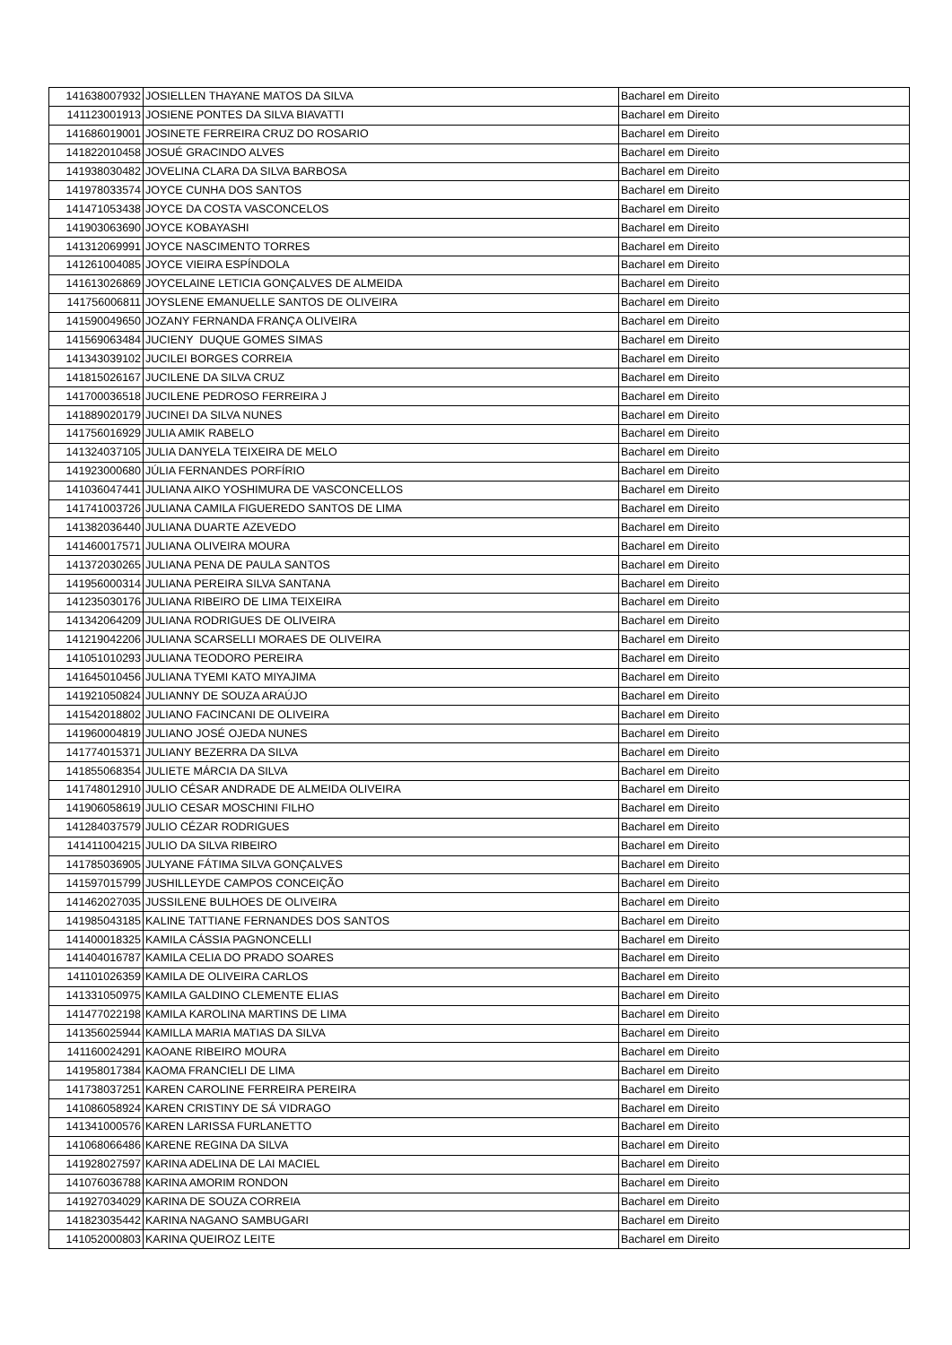| 141638007932 | JOSIELLEN THAYANE MATOS DA SILVA | Bacharel em Direito |
| 141123001913 | JOSIENE PONTES DA SILVA BIAVATTI | Bacharel em Direito |
| 141686019001 | JOSINETE FERREIRA CRUZ DO ROSARIO | Bacharel em Direito |
| 141822010458 | JOSUÉ GRACINDO ALVES | Bacharel em Direito |
| 141938030482 | JOVELINA CLARA DA SILVA BARBOSA | Bacharel em Direito |
| 141978033574 | JOYCE CUNHA DOS SANTOS | Bacharel em Direito |
| 141471053438 | JOYCE DA COSTA VASCONCELOS | Bacharel em Direito |
| 141903063690 | JOYCE KOBAYASHI | Bacharel em Direito |
| 141312069991 | JOYCE NASCIMENTO TORRES | Bacharel em Direito |
| 141261004085 | JOYCE VIEIRA ESPÍNDOLA | Bacharel em Direito |
| 141613026869 | JOYCELAINE LETICIA GONÇALVES DE ALMEIDA | Bacharel em Direito |
| 141756006811 | JOYSLENE EMANUELLE SANTOS DE OLIVEIRA | Bacharel em Direito |
| 141590049650 | JOZANY FERNANDA FRANÇA OLIVEIRA | Bacharel em Direito |
| 141569063484 | JUCIENY DUQUE GOMES SIMAS | Bacharel em Direito |
| 141343039102 | JUCILEI BORGES CORREIA | Bacharel em Direito |
| 141815026167 | JUCILENE DA SILVA CRUZ | Bacharel em Direito |
| 141700036518 | JUCILENE PEDROSO FERREIRA J | Bacharel em Direito |
| 141889020179 | JUCINEI DA SILVA NUNES | Bacharel em Direito |
| 141756016929 | JULIA AMIK RABELO | Bacharel em Direito |
| 141324037105 | JULIA DANYELA TEIXEIRA DE MELO | Bacharel em Direito |
| 141923000680 | JÚLIA FERNANDES PORFÍRIO | Bacharel em Direito |
| 141036047441 | JULIANA AIKO YOSHIMURA DE VASCONCELLOS | Bacharel em Direito |
| 141741003726 | JULIANA CAMILA FIGUEREDO SANTOS DE LIMA | Bacharel em Direito |
| 141382036440 | JULIANA DUARTE AZEVEDO | Bacharel em Direito |
| 141460017571 | JULIANA OLIVEIRA MOURA | Bacharel em Direito |
| 141372030265 | JULIANA PENA DE PAULA SANTOS | Bacharel em Direito |
| 141956000314 | JULIANA PEREIRA SILVA SANTANA | Bacharel em Direito |
| 141235030176 | JULIANA RIBEIRO DE LIMA TEIXEIRA | Bacharel em Direito |
| 141342064209 | JULIANA RODRIGUES DE OLIVEIRA | Bacharel em Direito |
| 141219042206 | JULIANA SCARSELLI MORAES DE OLIVEIRA | Bacharel em Direito |
| 141051010293 | JULIANA TEODORO PEREIRA | Bacharel em Direito |
| 141645010456 | JULIANA TYEMI KATO MIYAJIMA | Bacharel em Direito |
| 141921050824 | JULIANNY DE SOUZA ARAÚJO | Bacharel em Direito |
| 141542018802 | JULIANO FACINCANI DE OLIVEIRA | Bacharel em Direito |
| 141960004819 | JULIANO JOSÉ OJEDA NUNES | Bacharel em Direito |
| 141774015371 | JULIANY BEZERRA DA SILVA | Bacharel em Direito |
| 141855068354 | JULIETE MÁRCIA DA SILVA | Bacharel em Direito |
| 141748012910 | JULIO CÉSAR ANDRADE DE ALMEIDA OLIVEIRA | Bacharel em Direito |
| 141906058619 | JULIO CESAR MOSCHINI FILHO | Bacharel em Direito |
| 141284037579 | JULIO CÉZAR RODRIGUES | Bacharel em Direito |
| 141411004215 | JULIO DA SILVA RIBEIRO | Bacharel em Direito |
| 141785036905 | JULYANE FÁTIMA SILVA GONÇALVES | Bacharel em Direito |
| 141597015799 | JUSHILLEYDE CAMPOS CONCEIÇÃO | Bacharel em Direito |
| 141462027035 | JUSSILENE BULHOES DE OLIVEIRA | Bacharel em Direito |
| 141985043185 | KALINE TATTIANE FERNANDES DOS SANTOS | Bacharel em Direito |
| 141400018325 | KAMILA CÁSSIA PAGNONCELLI | Bacharel em Direito |
| 141404016787 | KAMILA CELIA DO PRADO SOARES | Bacharel em Direito |
| 141101026359 | KAMILA DE OLIVEIRA CARLOS | Bacharel em Direito |
| 141331050975 | KAMILA GALDINO CLEMENTE ELIAS | Bacharel em Direito |
| 141477022198 | KAMILA KAROLINA MARTINS DE LIMA | Bacharel em Direito |
| 141356025944 | KAMILLA MARIA MATIAS DA SILVA | Bacharel em Direito |
| 141160024291 | KAOANE RIBEIRO MOURA | Bacharel em Direito |
| 141958017384 | KAOMA FRANCIELI DE LIMA | Bacharel em Direito |
| 141738037251 | KAREN CAROLINE FERREIRA PEREIRA | Bacharel em Direito |
| 141086058924 | KAREN CRISTINY DE SÁ VIDRAGO | Bacharel em Direito |
| 141341000576 | KAREN LARISSA FURLANETTO | Bacharel em Direito |
| 141068066486 | KARENE REGINA DA SILVA | Bacharel em Direito |
| 141928027597 | KARINA ADELINA DE LAI MACIEL | Bacharel em Direito |
| 141076036788 | KARINA AMORIM RONDON | Bacharel em Direito |
| 141927034029 | KARINA DE SOUZA CORREIA | Bacharel em Direito |
| 141823035442 | KARINA NAGANO SAMBUGARI | Bacharel em Direito |
| 141052000803 | KARINA QUEIROZ LEITE | Bacharel em Direito |